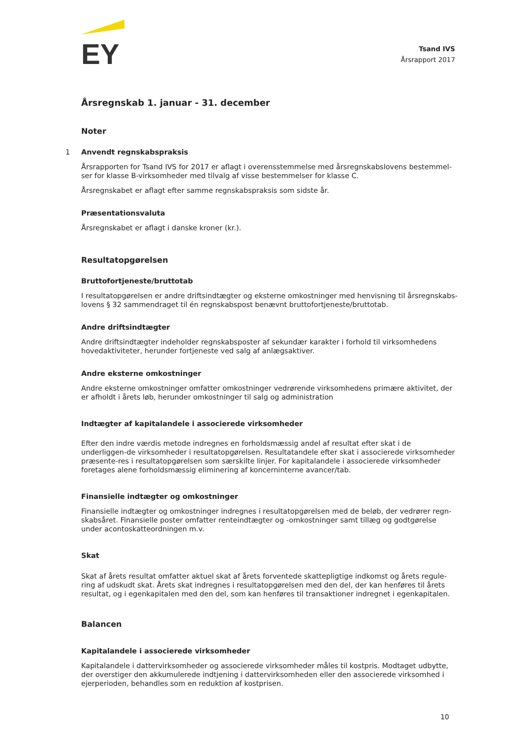EY
Tsand IVS
Årsrapport 2017
Årsregnskab 1. januar - 31. december
Noter
1 Anvendt regnskabspraksis
Årsrapporten for Tsand IVS for 2017 er aflagt i overensstemmelse med årsregnskabslovens bestemmel-ser for klasse B-virksomheder med tilvalg af visse bestemmelser for klasse C.
Årsregnskabet er aflagt efter samme regnskabspraksis som sidste år.
Præsentationsvaluta
Årsregnskabet er aflagt i danske kroner (kr.).
Resultatopgørelsen
Bruttofortjeneste/bruttotab
I resultatopgørelsen er andre driftsindtægter og eksterne omkostninger med henvisning til årsregnskabs-lovens § 32 sammendraget til én regnskabspost benævnt bruttofortjeneste/bruttotab.
Andre driftsindtægter
Andre driftsindtægter indeholder regnskabsposter af sekundær karakter i forhold til virksomhedens hovedaktiviteter, herunder fortjeneste ved salg af anlægsaktiver.
Andre eksterne omkostninger
Andre eksterne omkostninger omfatter omkostninger vedrørende virksomhedens primære aktivitet, der er afholdt i årets løb, herunder omkostninger til salg og administration
Indtægter af kapitalandele i associerede virksomheder
Efter den indre værdis metode indregnes en forholdsmæssig andel af resultat efter skat i de underliggen-de virksomheder i resultatopgørelsen. Resultatandele efter skat i associerede virksomheder præsente-res i resultatopgørelsen som særskilte linjer. For kapitalandele i associerede virksomheder foretages alene forholdsmæssig eliminering af koncerninterne avancer/tab.
Finansielle indtægter og omkostninger
Finansielle indtægter og omkostninger indregnes i resultatopgørelsen med de beløb, der vedrører regn-skabsåret. Finansielle poster omfatter renteindtægter og -omkostninger samt tillæg og godtgørelse under acontoskatteordningen m.v.
Skat
Skat af årets resultat omfatter aktuel skat af årets forventede skattepligtige indkomst og årets regule-ring af udskudt skat. Årets skat indregnes i resultatopgørelsen med den del, der kan henføres til årets resultat, og i egenkapitalen med den del, som kan henføres til transaktioner indregnet i egenkapitalen.
Balancen
Kapitalandele i associerede virksomheder
Kapitalandele i dattervirksomheder og associerede virksomheder måles til kostpris. Modtaget udbytte, der overstiger den akkumulerede indtjening i dattervirksomheden eller den associerede virksomhed i ejerperioden, behandles som en reduktion af kostprisen.
10